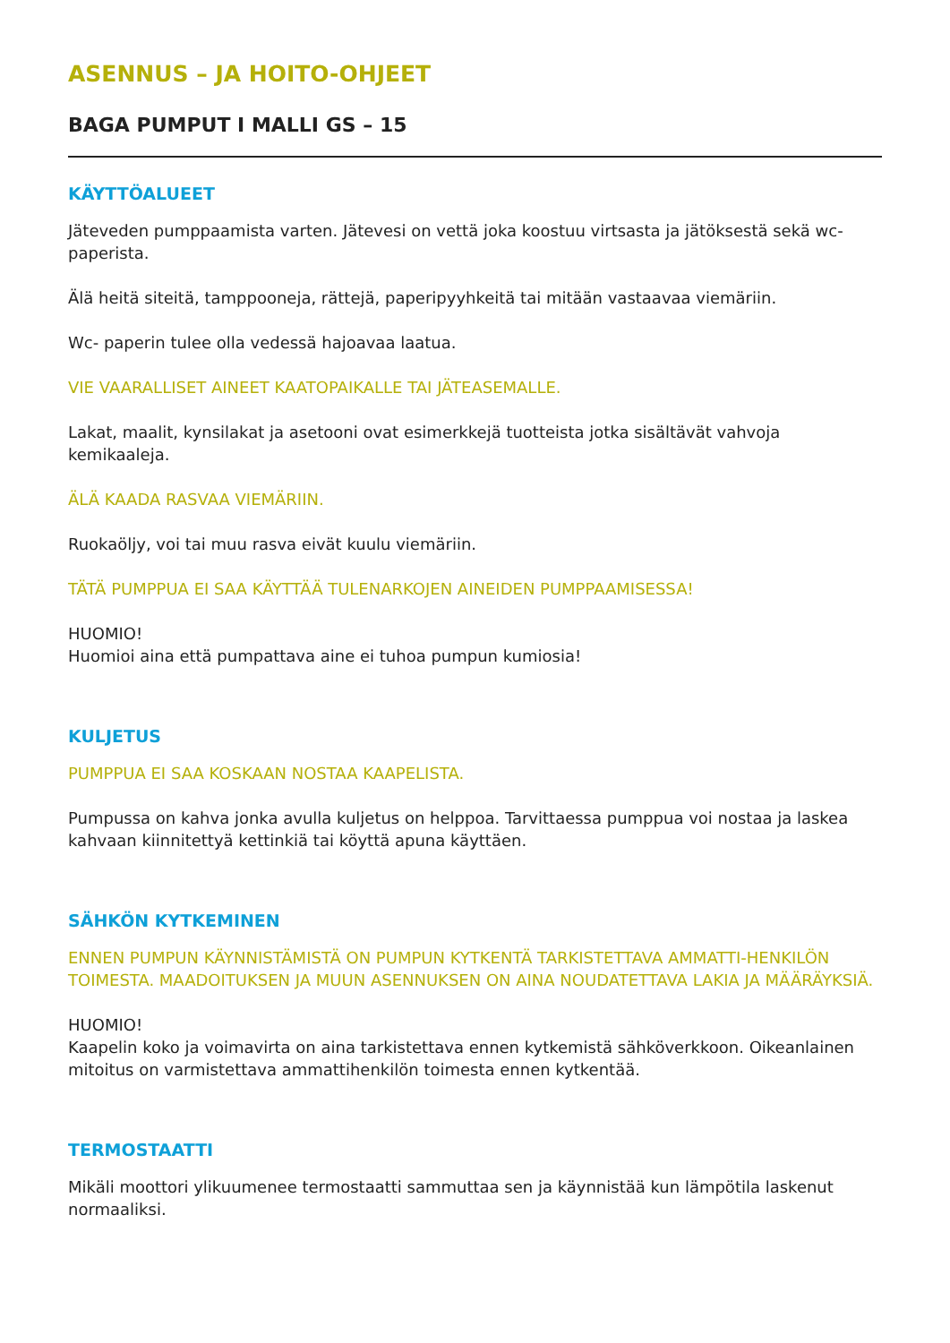ASENNUS – JA HOITO-OHJEET
BAGA PUMPUT I MALLI GS – 15
KÄYTTÖALUEET
Jäteveden pumppaamista varten. Jätevesi on vettä joka koostuu virtsasta ja jätöksestä sekä wc- paperista.
Älä heitä siteitä, tamppooneja, rättejä, paperipyyhkeitä tai mitään vastaavaa viemäriin.
Wc- paperin tulee olla vedessä hajoavaa laatua.
VIE VAARALLISET AINEET KAATOPAIKALLE TAI JÄTEASEMALLE.
Lakat, maalit, kynsilakat ja asetooni ovat esimerkkejä tuotteista jotka sisältävät vahvoja kemikaaleja.
ÄLÄ KAADA RASVAA VIEMÄRIIN.
Ruokaöljy, voi tai muu rasva eivät kuulu viemäriin.
TÄTÄ PUMPPUA EI SAA KÄYTTÄÄ TULENARKOJEN AINEIDEN PUMPPAAMISESSA!
HUOMIO!
Huomioi aina että pumpattava aine ei tuhoa pumpun kumiosia!
KULJETUS
PUMPPUA EI SAA KOSKAAN NOSTAA KAAPELISTA.
Pumpussa on kahva jonka avulla kuljetus on helppoa. Tarvittaessa pumppua voi nostaa ja laskea kahvaan kiinnitettyä kettinkiä tai köyttä apuna käyttäen.
SÄHKÖN KYTKEMINEN
ENNEN PUMPUN KÄYNNISTÄMISTÄ ON PUMPUN KYTKENTÄ TARKISTETTAVA AMMATTI-HENKILÖN TOIMESTA. MAADOITUKSEN JA MUUN ASENNUKSEN ON AINA NOUDATETTAVA LAKIA JA MÄÄRÄYKSIÄ.
HUOMIO!
Kaapelin koko ja voimavirta on aina tarkistettava ennen kytkemistä sähköverkkoon. Oikeanlainen mitoitus on varmistettava ammattihenkilön toimesta ennen kytkentää.
TERMOSTAATTI
Mikäli moottori ylikuumenee termostaatti sammuttaa sen ja käynnistää kun lämpötila laskenut normaaliksi.